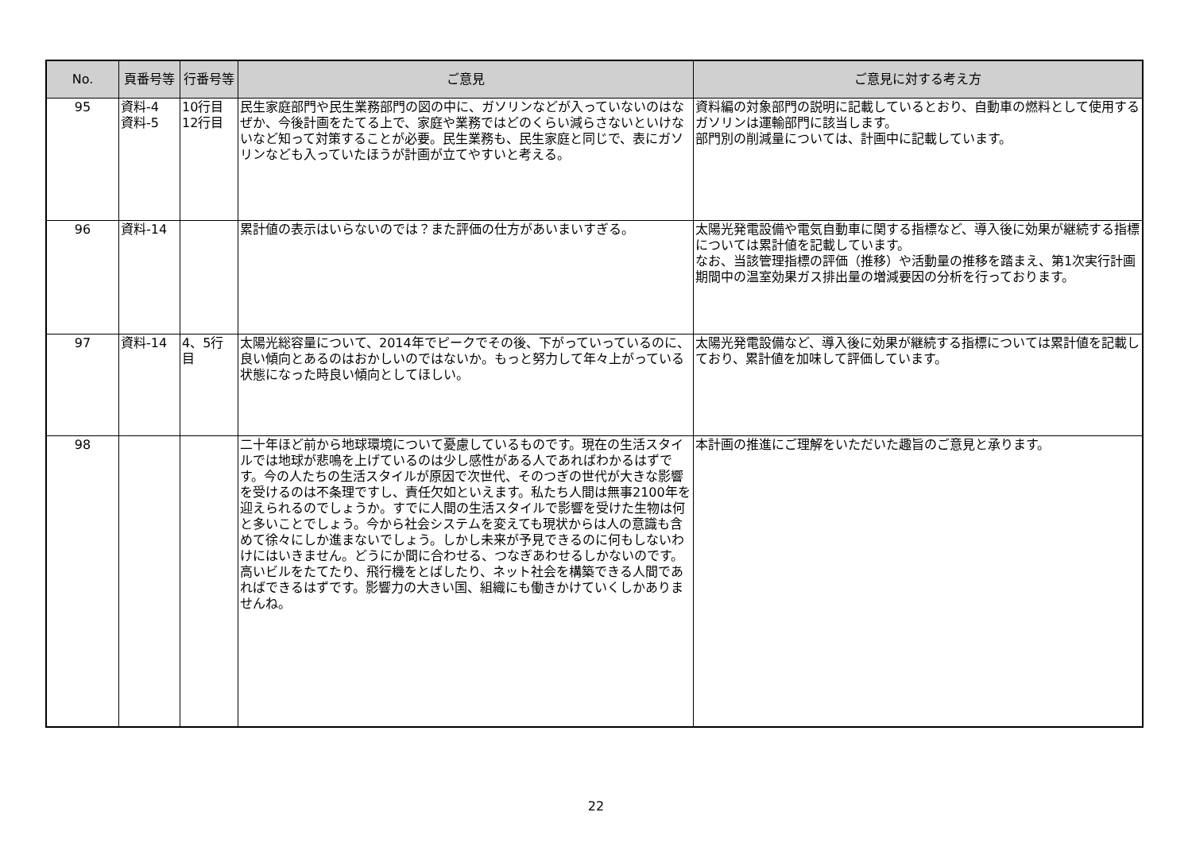| No. | 頁番号等 | 行番号等 | ご意見 | ご意見に対する考え方 |
| --- | --- | --- | --- | --- |
| 95 | 資料-4 資料-5 | 10行目 12行目 | 民生家庭部門や民生業務部門の図の中に、ガソリンなどが入っていないのはなぜか、今後計画をたてる上で、家庭や業務ではどのくらい減らさないといけないなど知って対策することが必要。民生業務も、民生家庭と同じで、表にガソリンなども入っていたほうが計画が立てやすいと考える。 | 資料編の対象部門の説明に記載しているとおり、自動車の燃料として使用するガソリンは運輸部門に該当します。 部門別の削減量については、計画中に記載しています。 |
| 96 | 資料-14 | | 累計値の表示はいらないのでは？また評価の仕方があいまいすぎる。 | 太陽光発電設備や電気自動車に関する指標など、導入後に効果が継続する指標については累計値を記載しています。 なお、当該管理指標の評価（推移）や活動量の推移を踏まえ、第1次実行計画期間中の温室効果ガス排出量の増減要因の分析を行っております。 |
| 97 | 資料-14 | 4、5行目 | 太陽光総容量について、2014年でピークでその後、下がっていっているのに、良い傾向とあるのはおかしいのではないか。もっと努力して年々上がっている状態になった時良い傾向としてほしい。 | 太陽光発電設備など、導入後に効果が継続する指標については累計値を記載しており、累計値を加味して評価しています。 |
| 98 | | | 二十年ほど前から地球環境について憂慮しているものです。現在の生活スタイルでは地球が悲鳴を上げているのは少し感性がある人であればわかるはずです。今の人たちの生活スタイルが原因で次世代、そのつぎの世代が大きな影響を受けるのは不条理ですし、責任欠如といえます。私たち人間は無事2100年を迎えられるのでしょうか。すでに人間の生活スタイルで影響を受けた生物は何と多いことでしょう。今から社会システムを変えても現状からは人の意識も含めて徐々にしか進まないでしょう。しかし未来が予見できるのに何もしないわけにはいきません。どうにか間に合わせる、つなぎあわせるしかないのです。高いビルをたてたり、飛行機をとばしたり、ネット社会を構築できる人間であればできるはずです。影響力の大きい国、組織にも働きかけていくしかありませんね。 | 本計画の推進にご理解をいただいた趣旨のご意見と承ります。 |
22